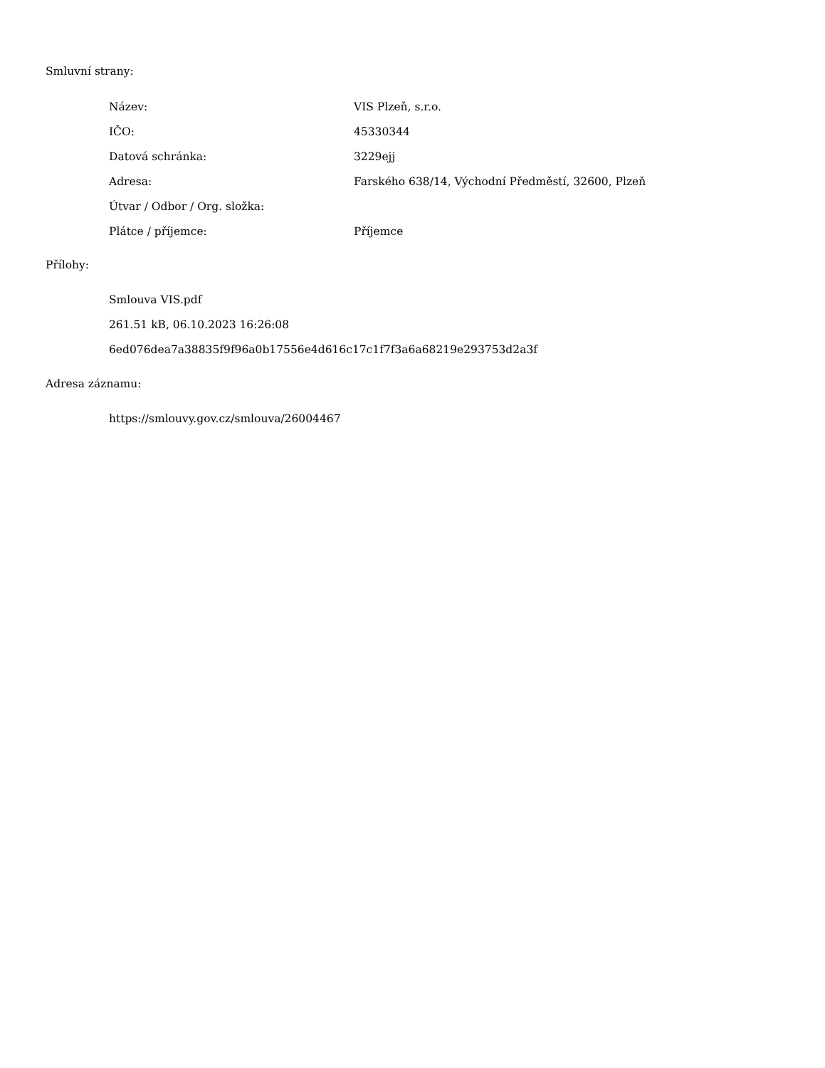Smluvní strany:
| Název: | VIS Plzeň, s.r.o. |
| IČO: | 45330344 |
| Datová schránka: | 3229ejj |
| Adresa: | Farského 638/14, Východní Předměstí, 32600, Plzeň |
| Útvar / Odbor / Org. složka: | |
| Plátce / příjemce: | Příjemce |
Přílohy:
Smlouva VIS.pdf
261.51 kB, 06.10.2023 16:26:08
6ed076dea7a38835f9f96a0b17556e4d616c17c1f7f3a6a68219e293753d2a3f
Adresa záznamu:
https://smlouvy.gov.cz/smlouva/26004467